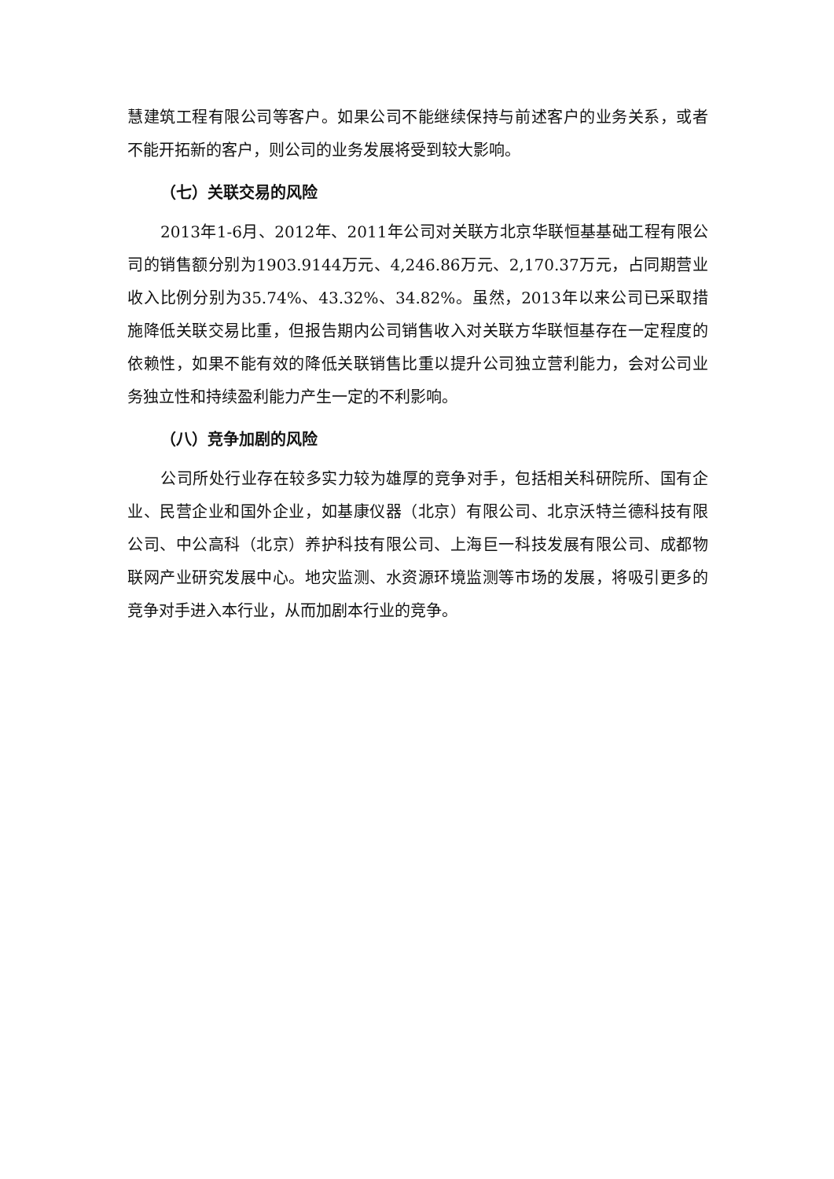慧建筑工程有限公司等客户。如果公司不能继续保持与前述客户的业务关系，或者不能开拓新的客户，则公司的业务发展将受到较大影响。
（七）关联交易的风险
2013年1-6月、2012年、2011年公司对关联方北京华联恒基基础工程有限公司的销售额分别为1903.9144万元、4,246.86万元、2,170.37万元，占同期营业收入比例分别为35.74%、43.32%、34.82%。虽然，2013年以来公司已采取措施降低关联交易比重，但报告期内公司销售收入对关联方华联恒基存在一定程度的依赖性，如果不能有效的降低关联销售比重以提升公司独立营利能力，会对公司业务独立性和持续盈利能力产生一定的不利影响。
（八）竞争加剧的风险
公司所处行业存在较多实力较为雄厚的竞争对手，包括相关科研院所、国有企业、民营企业和国外企业，如基康仪器（北京）有限公司、北京沃特兰德科技有限公司、中公高科（北京）养护科技有限公司、上海巨一科技发展有限公司、成都物联网产业研究发展中心。地灾监测、水资源环境监测等市场的发展，将吸引更多的竞争对手进入本行业，从而加剧本行业的竞争。